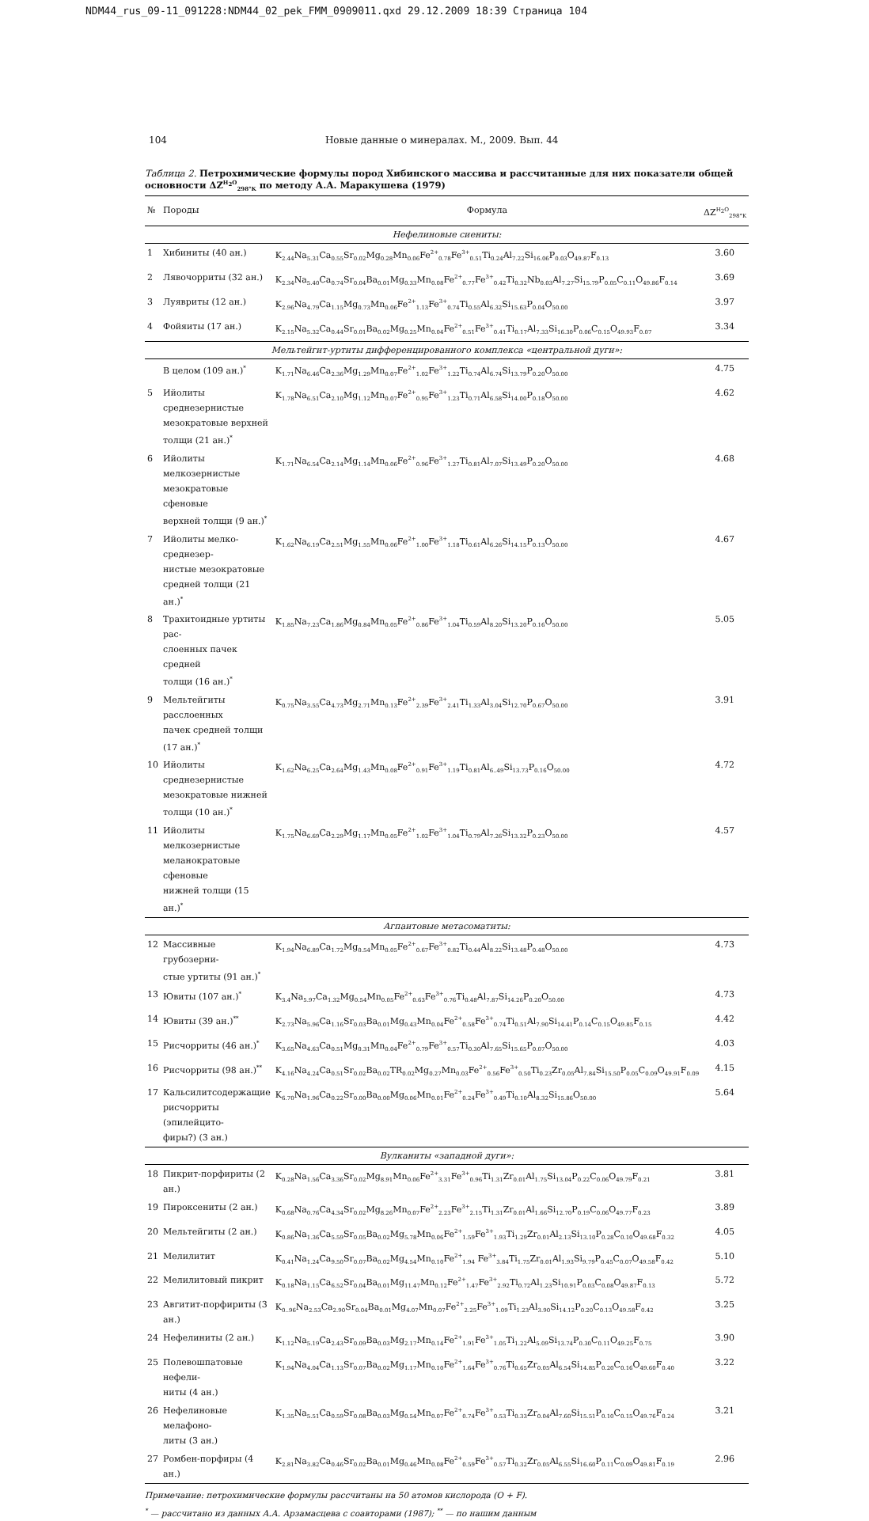NDM44_rus_09-11_091228:NDM44_02_pek_FMM_0909011.qxd 29.12.2009 18:39 Страница 104
104 Новые данные о минералах. М., 2009. Вып. 44
Таблица 2. Петрохимические формулы пород Хибинского массива и рассчитанные для них показатели общей основности ΔZ<sup>H<sub>2</sub>O</sup><sub>298°K</sub> по методу А.А. Маракушева (1979)
| № | Породы | Формула | ΔZ<sup>H<sub>2</sub>O</sup><sub>298°K</sub> |
| --- | --- | --- | --- |
| Нефелиновые сиениты: | | | |
| 1 | Хибиниты (40 ан.) | K<sub>2.44</sub>Na<sub>5.31</sub>Ca<sub>0.55</sub>Sr<sub>0.02</sub>Mg<sub>0.28</sub>Mn<sub>0.06</sub>Fe<sup>2+</sup><sub>0.78</sub>Fe<sup>3+</sup><sub>0.51</sub>Ti<sub>0.24</sub>Al<sub>7.22</sub>Si<sub>16.06</sub>P<sub>0.03</sub>O<sub>49.87</sub>F<sub>0.13</sub> | 3.60 |
| 2 | Лявочорриты (32 ан.) | K<sub>2.34</sub>Na<sub>5.40</sub>Ca<sub>0.74</sub>Sr<sub>0.04</sub>Ba<sub>0.01</sub>Mg<sub>0.33</sub>Mn<sub>0.08</sub>Fe<sup>2+</sup><sub>0.77</sub>Fe<sup>3+</sup><sub>0.42</sub>Ti<sub>0.32</sub>Nb<sub>0.03</sub>Al<sub>7.27</sub>Si<sub>15.79</sub>P<sub>0.05</sub>C<sub>0.11</sub>O<sub>49.86</sub>F<sub>0.14</sub> | 3.69 |
| 3 | Луявриты (12 ан.) | K<sub>2.96</sub>Na<sub>4.79</sub>Ca<sub>1.15</sub>Mg<sub>0.73</sub>Mn<sub>0.06</sub>Fe<sup>2+</sup><sub>1.13</sub>Fe<sup>3+</sup><sub>0.74</sub>Ti<sub>0.55</sub>Al<sub>6.32</sub>Si<sub>15.63</sub>P<sub>0.04</sub>O<sub>50.00</sub> | 3.97 |
| 4 | Фойяиты (17 ан.) | K<sub>2.15</sub>Na<sub>5.32</sub>Ca<sub>0.44</sub>Sr<sub>0.01</sub>Ba<sub>0.02</sub>Mg<sub>0.25</sub>Mn<sub>0.04</sub>Fe<sup>2+</sup><sub>0.51</sub>Fe<sup>3+</sup><sub>0.41</sub>Ti<sub>0.17</sub>Al<sub>7.33</sub>Si<sub>16.30</sub>P<sub>0.06</sub>C<sub>0.15</sub>O<sub>49.93</sub>F<sub>0.07</sub> | 3.34 |
| Мельтейгит-уртиты дифференцированного комплекса «центральной дуги»: | | | |
| | В целом (109 ан.)<sup>*</sup> | K<sub>1.71</sub>Na<sub>6.46</sub>Ca<sub>2.36</sub>Mg<sub>1.29</sub>Mn<sub>0.07</sub>Fe<sup>2+</sup><sub>1.02</sub>Fe<sup>3+</sup><sub>1.22</sub>Ti<sub>0.74</sub>Al<sub>6.74</sub>Si<sub>13.79</sub>P<sub>0.20</sub>O<sub>50.00</sub> | 4.75 |
| 5 | Ийолиты среднезернистые мезократовые верхней толщи (21 ан.)<sup>*</sup> | K<sub>1.78</sub>Na<sub>6.51</sub>Ca<sub>2.10</sub>Mg<sub>1.12</sub>Mn<sub>0.07</sub>Fe<sup>2+</sup><sub>0.95</sub>Fe<sup>3+</sup><sub>1.23</sub>Ti<sub>0.71</sub>Al<sub>6.58</sub>Si<sub>14.00</sub>P<sub>0.18</sub>O<sub>50.00</sub> | 4.62 |
| 6 | Ийолиты мелкозернистые мезократовые сфеновые верхней толщи (9 ан.)<sup>*</sup> | K<sub>1.71</sub>Na<sub>6.54</sub>Ca<sub>2.14</sub>Mg<sub>1.14</sub>Mn<sub>0.06</sub>Fe<sup>2+</sup><sub>0.96</sub>Fe<sup>3+</sup><sub>1.27</sub>Ti<sub>0.81</sub>Al<sub>7.07</sub>Si<sub>13.49</sub>P<sub>0.20</sub>O<sub>50.00</sub> | 4.68 |
| 7 | Ийолиты мелко-среднезер- нистые мезократовые средней толщи (21 ан.)<sup>*</sup> | K<sub>1.62</sub>Na<sub>6.19</sub>Ca<sub>2.51</sub>Mg<sub>1.55</sub>Mn<sub>0.06</sub>Fe<sup>2+</sup><sub>1.00</sub>Fe<sup>3+</sup><sub>1.18</sub>Ti<sub>0.61</sub>Al<sub>6.26</sub>Si<sub>14.15</sub>P<sub>0.13</sub>O<sub>50.00</sub> | 4.67 |
| 8 | Трахитоидные уртиты рас- слоенных пачек средней толщи (16 ан.)<sup>*</sup> | K<sub>1.85</sub>Na<sub>7.23</sub>Ca<sub>1.86</sub>Mg<sub>0.84</sub>Mn<sub>0.05</sub>Fe<sup>2+</sup><sub>0.86</sub>Fe<sup>3+</sup><sub>1.04</sub>Ti<sub>0.59</sub>Al<sub>8.20</sub>Si<sub>13.20</sub>P<sub>0.16</sub>O<sub>50.00</sub> | 5.05 |
| 9 | Мельтейгиты расслоенных пачек средней толщи (17 ан.)<sup>*</sup> | K<sub>0.75</sub>Na<sub>3.55</sub>Ca<sub>4.73</sub>Mg<sub>2.71</sub>Mn<sub>0.13</sub>Fe<sup>2+</sup><sub>2.39</sub>Fe<sup>3+</sup><sub>2.41</sub>Ti<sub>1.33</sub>Al<sub>3.04</sub>Si<sub>12.70</sub>P<sub>0.67</sub>O<sub>50.00</sub> | 3.91 |
| 10 | Ийолиты среднезернистые мезократовые нижней толщи (10 ан.)<sup>*</sup> | K<sub>1.62</sub>Na<sub>6.25</sub>Ca<sub>2.64</sub>Mg<sub>1.43</sub>Mn<sub>0.08</sub>Fe<sup>2+</sup><sub>0.91</sub>Fe<sup>3+</sup><sub>1.19</sub>Ti<sub>0.81</sub>Al<sub>6..49</sub>Si<sub>13.73</sub>P<sub>0.16</sub>O<sub>50.00</sub> | 4.72 |
| 11 | Ийолиты мелкозернистые меланократовые сфеновые нижней толщи (15 ан.)<sup>*</sup> | K<sub>1.75</sub>Na<sub>6.69</sub>Ca<sub>2.29</sub>Mg<sub>1.17</sub>Mn<sub>0.05</sub>Fe<sup>2+</sup><sub>1.02</sub>Fe<sup>3+</sup><sub>1.04</sub>Ti<sub>0.79</sub>Al<sub>7.26</sub>Si<sub>13.32</sub>P<sub>0.23</sub>O<sub>50.00</sub> | 4.57 |
| Агпаитовые метасоматиты: | | | |
| 12 | Массивные грубозерни- стые уртиты (91 ан.)<sup>*</sup> | K<sub>1.94</sub>Na<sub>6.89</sub>Ca<sub>1.72</sub>Mg<sub>0.54</sub>Mn<sub>0.05</sub>Fe<sup>2+</sup><sub>0.67</sub>Fe<sup>3+</sup><sub>0.82</sub>Ti<sub>0.44</sub>Al<sub>8.22</sub>Si<sub>13.48</sub>P<sub>0.48</sub>O<sub>50.00</sub> | 4.73 |
| 13 | Ювиты (107 ан.)<sup>*</sup> | K<sub>3.4</sub>Na<sub>5.97</sub>Ca<sub>1.32</sub>Mg<sub>0.54</sub>Mn<sub>0.05</sub>Fe<sup>2+</sup><sub>0.63</sub>Fe<sup>3+</sup><sub>0.76</sub>Ti<sub>0.48</sub>Al<sub>7.87</sub>Si<sub>14.26</sub>P<sub>0.20</sub>O<sub>50.00</sub> | 4.73 |
| 14 | Ювиты (39 ан.)<sup>**</sup> | K<sub>2.73</sub>Na<sub>5.96</sub>Ca<sub>1.16</sub>Sr<sub>0.03</sub>Ba<sub>0.01</sub>Mg<sub>0.43</sub>Mn<sub>0.04</sub>Fe<sup>2+</sup><sub>0.58</sub>Fe<sup>3+</sup><sub>0.74</sub>Ti<sub>0.51</sub>Al<sub>7.90</sub>Si<sub>14.41</sub>P<sub>0.14</sub>C<sub>0.15</sub>O<sub>49.85</sub>F<sub>0.15</sub> | 4.42 |
| 15 | Рисчорриты (46 ан.)<sup>*</sup> | K<sub>3.65</sub>Na<sub>4.63</sub>Ca<sub>0.51</sub>Mg<sub>0.31</sub>Mn<sub>0.04</sub>Fe<sup>2+</sup><sub>0.79</sub>Fe<sup>3+</sup><sub>0.57</sub>Ti<sub>0.30</sub>Al<sub>7.65</sub>Si<sub>15.65</sub>P<sub>0.07</sub>O<sub>50.00</sub> | 4.03 |
| 16 | Рисчорриты (98 ан.)<sup>**</sup> | K<sub>4.16</sub>Na<sub>4.24</sub>Ca<sub>0.51</sub>Sr<sub>0.02</sub>Ba<sub>0.02</sub>TR<sub>0.02</sub>Mg<sub>0.27</sub>Mn<sub>0.03</sub>Fe<sup>2+</sup><sub>0.56</sub>Fe<sup>3+</sup><sub>0.50</sub>Ti<sub>0.23</sub>Zr<sub>0.05</sub>Al<sub>7.84</sub>Si<sub>15.50</sub>P<sub>0.05</sub>C<sub>0.09</sub>O<sub>49.91</sub>F<sub>0.09</sub> | 4.15 |
| 17 | Кальсилитсодержащие рисчорриты (эпилейцито- фиры?) (3 ан.) | K<sub>6.70</sub>Na<sub>1.96</sub>Ca<sub>0.22</sub>Sr<sub>0.00</sub>Ba<sub>0.00</sub>Mg<sub>0.06</sub>Mn<sub>0.01</sub>Fe<sup>2+</sup><sub>0.24</sub>Fe<sup>3+</sup><sub>0.49</sub>Ti<sub>0.10</sub>Al<sub>8.32</sub>Si<sub>15.86</sub>O<sub>50.00</sub> | 5.64 |
| Вулканиты «западной дуги»: | | | |
| 18 | Пикрит-порфириты (2 ан.) | K<sub>0.28</sub>Na<sub>1.56</sub>Ca<sub>3.36</sub>Sr<sub>0.02</sub>Mg<sub>8.91</sub>Mn<sub>0.06</sub>Fe<sup>2+</sup><sub>3.31</sub>Fe<sup>3+</sup><sub>0.96</sub>Ti<sub>1.31</sub>Zr<sub>0.01</sub>Al<sub>1.75</sub>Si<sub>13.04</sub>P<sub>0.22</sub>C<sub>0.06</sub>O<sub>49.79</sub>F<sub>0.21</sub> | 3.81 |
| 19 | Пироксениты (2 ан.) | K<sub>0.68</sub>Na<sub>0.76</sub>Ca<sub>4.34</sub>Sr<sub>0.02</sub>Mg<sub>8.26</sub>Mn<sub>0.07</sub>Fe<sup>2+</sup><sub>2.23</sub>Fe<sup>3+</sup><sub>2.15</sub>Ti<sub>1.31</sub>Zr<sub>0.01</sub>Al<sub>1.66</sub>Si<sub>12.70</sub>P<sub>0.19</sub>C<sub>0.06</sub>O<sub>49.77</sub>F<sub>0.23</sub> | 3.89 |
| 20 | Мельтейгиты (2 ан.) | K<sub>0.86</sub>Na<sub>1.36</sub>Ca<sub>5.59</sub>Sr<sub>0.05</sub>Ba<sub>0.02</sub>Mg<sub>5.78</sub>Mn<sub>0.06</sub>Fe<sup>2+</sup><sub>1.59</sub>Fe<sup>3+</sup><sub>1.93</sub>Ti<sub>1.29</sub>Zr<sub>0.01</sub>Al<sub>2.13</sub>Si<sub>13.10</sub>P<sub>0.28</sub>C<sub>0.10</sub>O<sub>49.68</sub>F<sub>0.32</sub> | 4.05 |
| 21 | Мелилитит | K<sub>0.41</sub>Na<sub>1.24</sub>Ca<sub>9.50</sub>Sr<sub>0.07</sub>Ba<sub>0.02</sub>Mg<sub>4.54</sub>Mn<sub>0.10</sub>Fe<sup>2+</sup><sub>1.94</sub> Fe<sup>3+</sup><sub>3.84</sub>Ti<sub>1.75</sub>Zr<sub>0.01</sub>Al<sub>1.93</sub>Si<sub>9.79</sub>P<sub>0.45</sub>C<sub>0.07</sub>O<sub>49.58</sub>F<sub>0.42</sub> | 5.10 |
| 22 | Мелилитовый пикрит | K<sub>0.18</sub>Na<sub>1.15</sub>Ca<sub>6.52</sub>Sr<sub>0.04</sub>Ba<sub>0.01</sub>Mg<sub>11.47</sub>Mn<sub>0.12</sub>Fe<sup>2+</sup><sub>1.47</sub>Fe<sup>3+</sup><sub>2.92</sub>Ti<sub>0.72</sub>Al<sub>1.23</sub>Si<sub>10.91</sub>P<sub>0.03</sub>C<sub>0.08</sub>O<sub>49.87</sub>F<sub>0.13</sub> | 5.72 |
| 23 | Авгитит-порфириты (3 ан.) | K<sub>0..96</sub>Na<sub>2.53</sub>Ca<sub>2.90</sub>Sr<sub>0.04</sub>Ba<sub>0.01</sub>Mg<sub>4.07</sub>Mn<sub>0.07</sub>Fe<sup>2+</sup><sub>2.25</sub>Fe<sup>3+</sup><sub>1.09</sub>Ti<sub>1.23</sub>Al<sub>3.90</sub>Si<sub>14.12</sub>P<sub>0.20</sub>C<sub>0.13</sub>O<sub>49.58</sub>F<sub>0.42</sub> | 3.25 |
| 24 | Нефелиниты (2 ан.) | K<sub>1.12</sub>Na<sub>5.19</sub>Ca<sub>2.43</sub>Sr<sub>0.09</sub>Ba<sub>0.03</sub>Mg<sub>2.17</sub>Mn<sub>0.14</sub>Fe<sup>2+</sup><sub>1.91</sub>Fe<sup>3+</sup><sub>1.05</sub>Ti<sub>1.22</sub>Al<sub>5.09</sub>Si<sub>13.74</sub>P<sub>0.30</sub>C<sub>0.11</sub>O<sub>49.25</sub>F<sub>0.75</sub> | 3.90 |
| 25 | Полевошпатовые нефели- ниты (4 ан.) | K<sub>1.94</sub>Na<sub>4.04</sub>Ca<sub>1.13</sub>Sr<sub>0.07</sub>Ba<sub>0.02</sub>Mg<sub>1.17</sub>Mn<sub>0.10</sub>Fe<sup>2+</sup><sub>1.64</sub>Fe<sup>3+</sup><sub>0.76</sub>Ti<sub>0.65</sub>Zr<sub>0.05</sub>Al<sub>6.54</sub>Si<sub>14.85</sub>P<sub>0.20</sub>C<sub>0.16</sub>O<sub>49.60</sub>F<sub>0.40</sub> | 3.22 |
| 26 | Нефелиновые мелафоно- литы (3 ан.) | K<sub>1.35</sub>Na<sub>5.51</sub>Ca<sub>0.59</sub>Sr<sub>0.08</sub>Ba<sub>0.03</sub>Mg<sub>0.54</sub>Mn<sub>0.07</sub>Fe<sup>2+</sup><sub>0.74</sub>Fe<sup>3+</sup><sub>0.53</sub>Ti<sub>0.33</sub>Zr<sub>0.04</sub>Al<sub>7.60</sub>Si<sub>15.51</sub>P<sub>0.10</sub>C<sub>0.15</sub>O<sub>49.76</sub>F<sub>0.24</sub> | 3.21 |
| 27 | Ромбен-порфиры (4 ан.) | K<sub>2.81</sub>Na<sub>3.82</sub>Ca<sub>0.46</sub>Sr<sub>0.02</sub>Ba<sub>0.01</sub>Mg<sub>0.46</sub>Mn<sub>0.08</sub>Fe<sup>2+</sup><sub>0.59</sub>Fe<sup>3+</sup><sub>0.57</sub>Ti<sub>0.32</sub>Zr<sub>0.05</sub>Al<sub>6.55</sub>Si<sub>16.60</sub>P<sub>0.11</sub>C<sub>0.09</sub>O<sub>49.81</sub>F<sub>0.19</sub> | 2.96 |
Примечание: петрохимические формулы рассчитаны на 50 атомов кислорода (O + F).
<sup>*</sup> — рассчитано из данных А.А. Арзамасцева с соавторами (1987); <sup>**</sup> — по нашим данным